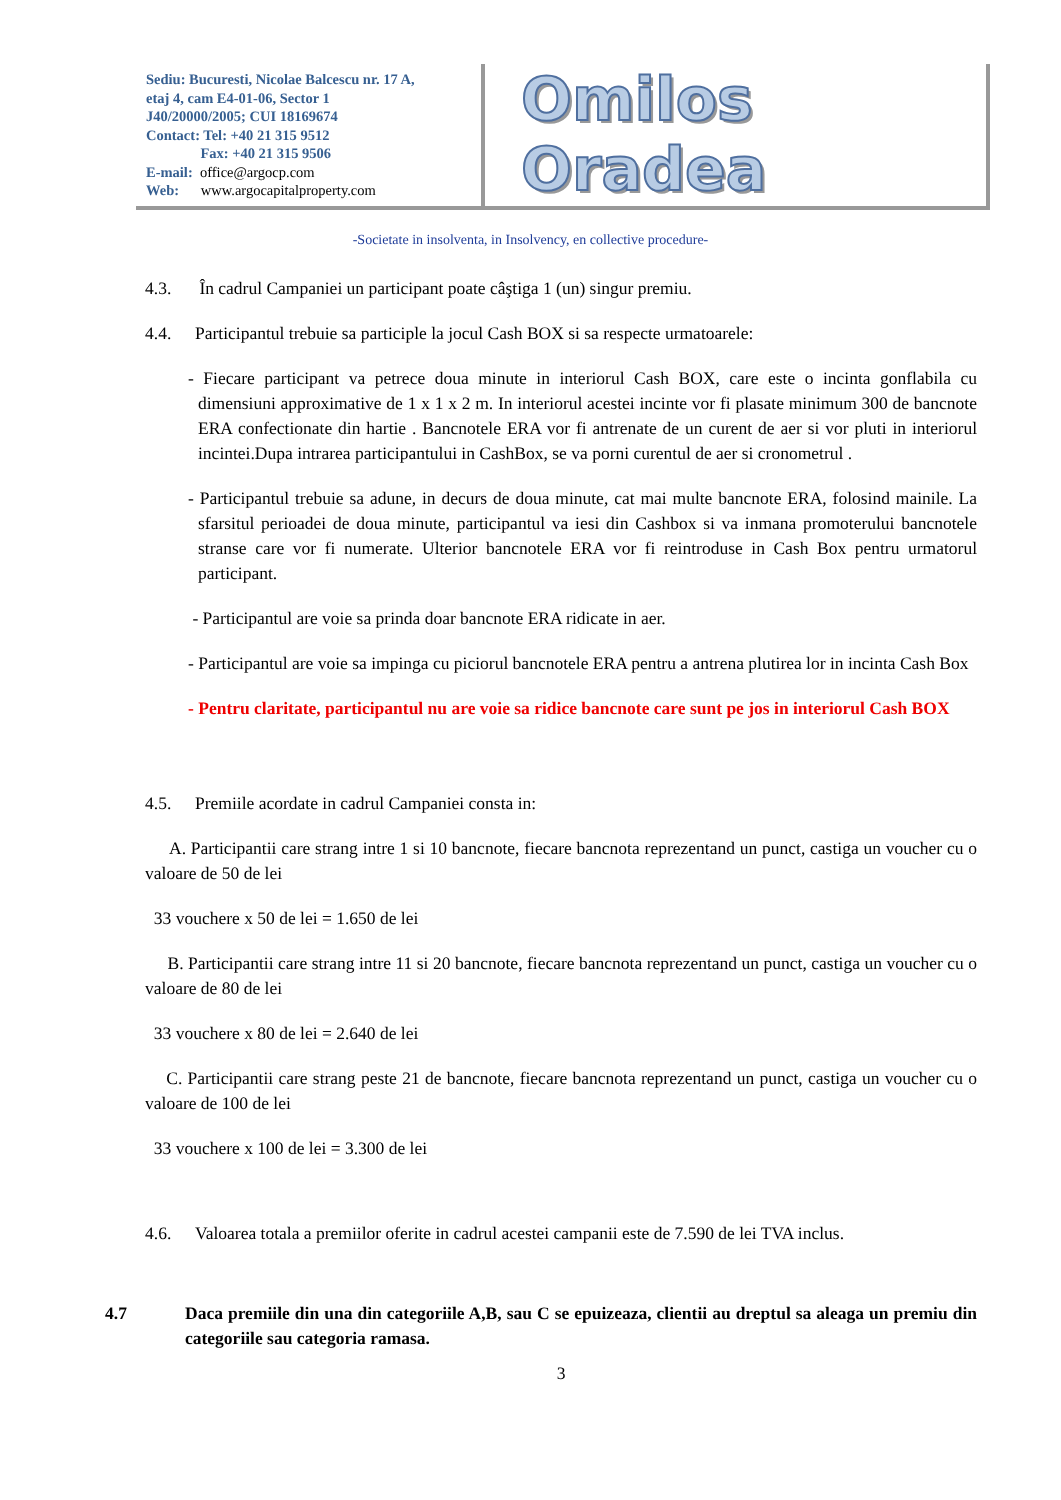Sediu: Bucuresti, Nicolae Balcescu nr. 17 A,
etaj 4, cam E4-01-06, Sector 1
J40/20000/2005; CUI 18169674
Contact: Tel: +40 21 315 9512
Fax: +40 21 315 9506
E-mail: office@argocp.com
Web: www.argocapitalproperty.com
Omilos Oradea
-Societate in insolventa, in Insolvency, en collective procedure-
4.3. În cadrul Campaniei un participant poate câştiga 1 (un) singur premiu.
4.4. Participantul trebuie sa participle la jocul Cash BOX si sa respecte urmatoarele:
- Fiecare participant va petrece doua minute in interiorul Cash BOX, care este o incinta gonflabila cu dimensiuni approximative de 1 x 1 x 2 m. In interiorul acestei incinte vor fi plasate minimum 300 de bancnote ERA confectionate din hartie . Bancnotele ERA vor fi antrenate de un curent de aer si vor pluti in interiorul incintei.Dupa intrarea participantului in CashBox, se va porni curentul de aer si cronometrul .
- Participantul trebuie sa adune, in decurs de doua minute, cat mai multe bancnote ERA, folosind mainile. La sfarsitul perioadei de doua minute, participantul va iesi din Cashbox si va inmana promoterului bancnotele stranse care vor fi numerate. Ulterior bancnotele ERA vor fi reintroduse in Cash Box pentru urmatorul participant.
- Participantul are voie sa prinda doar bancnote ERA ridicate in aer.
- Participantul are voie sa impinga cu piciorul bancnotele ERA pentru a antrena plutirea lor in incinta Cash Box
- Pentru claritate, participantul nu are voie sa ridice bancnote care sunt pe jos in interiorul Cash BOX
4.5. Premiile acordate in cadrul Campaniei consta in:
A. Participantii care strang intre 1 si 10 bancnote, fiecare bancnota reprezentand un punct, castiga un voucher cu o valoare de 50 de lei
33 vouchere x 50 de lei = 1.650 de lei
B. Participantii care strang intre 11 si 20 bancnote, fiecare bancnota reprezentand un punct, castiga un voucher cu o valoare de 80 de lei
33 vouchere x 80 de lei = 2.640 de lei
C. Participantii care strang peste 21 de bancnote, fiecare bancnota reprezentand un punct, castiga un voucher cu o valoare de 100 de lei
33 vouchere x 100 de lei = 3.300 de lei
4.6. Valoarea totala a premiilor oferite in cadrul acestei campanii este de 7.590 de lei TVA inclus.
4.7 Daca premiile din una din categoriile A,B, sau C se epuizeaza, clientii au dreptul sa aleaga un premiu din categoriile sau categoria ramasa.
3